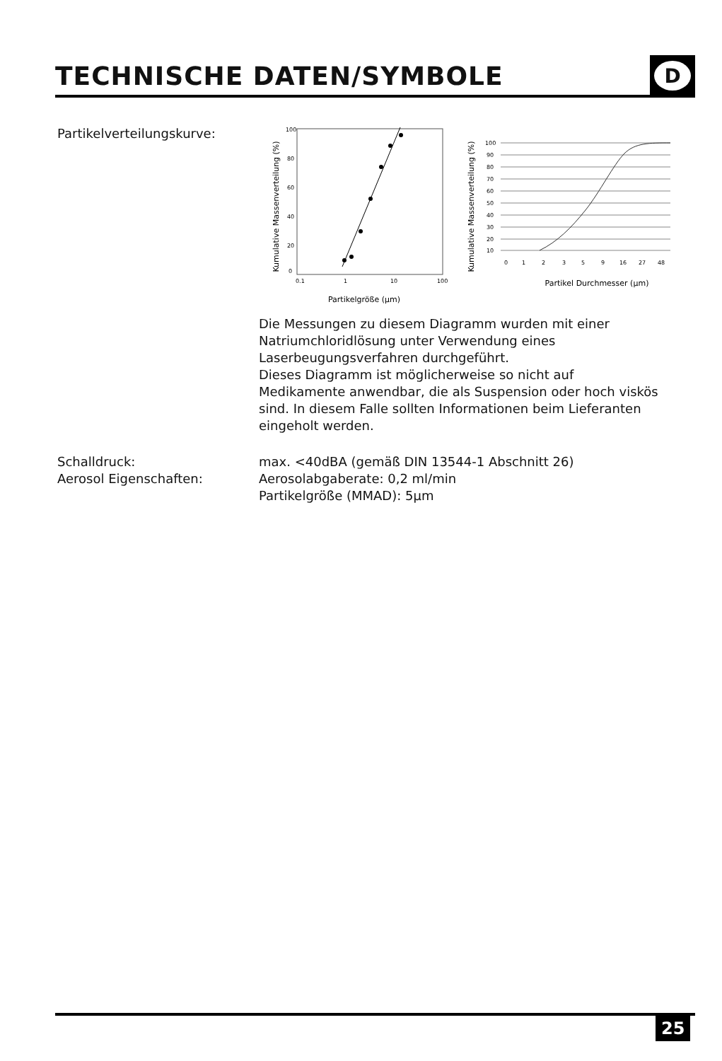TECHNISCHE DATEN/SYMBOLE
D
Partikelverteilungskurve:
Kumulative Massenverteilung (%)
0
20
40
60
80
100
0.1
1
10
100
Partikelgröße (μm)
Kumulative Massenverteilung (%)
100
90
80
70
60
50
40
30
20
10
0
1
2
3
5
9
16
27
48
Partikel Durchmesser (μm)
Die Messungen zu diesem Diagramm wurden mit einer Natriumchloridlösung unter Verwendung eines Laserbeugungsverfahren durchgeführt.
Dieses Diagramm ist möglicherweise so nicht auf Medikamente anwendbar, die als Suspension oder hoch viskös sind. In diesem Falle sollten Informationen beim Lieferanten eingeholt werden.
Schalldruck:
Aerosol Eigenschaften:
max. <40dBA (gemäß DIN 13544-1 Abschnitt 26)
Aerosolabgaberate: 0,2 ml/min
Partikelgröße (MMAD): 5µm
25